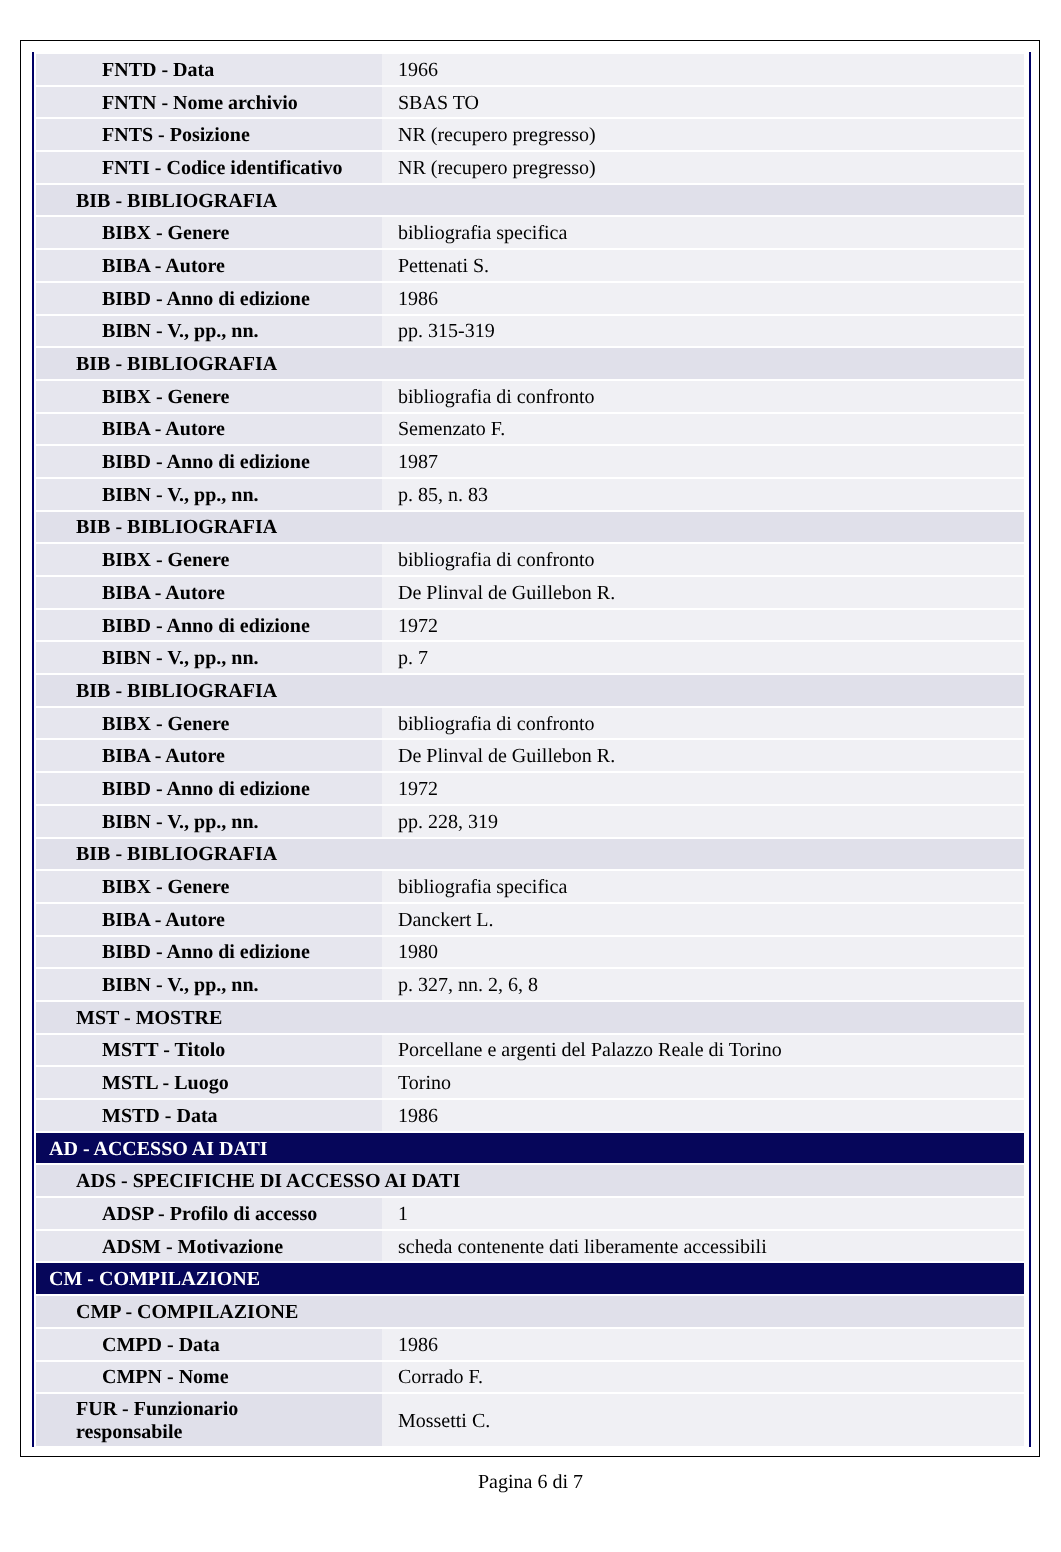| FNTD - Data | 1966 |
| FNTN - Nome archivio | SBAS TO |
| FNTS - Posizione | NR (recupero pregresso) |
| FNTI - Codice identificativo | NR (recupero pregresso) |
| BIB - BIBLIOGRAFIA | |
| BIBX - Genere | bibliografia specifica |
| BIBA - Autore | Pettenati S. |
| BIBD - Anno di edizione | 1986 |
| BIBN - V., pp., nn. | pp. 315-319 |
| BIB - BIBLIOGRAFIA | |
| BIBX - Genere | bibliografia di confronto |
| BIBA - Autore | Semenzato F. |
| BIBD - Anno di edizione | 1987 |
| BIBN - V., pp., nn. | p. 85, n. 83 |
| BIB - BIBLIOGRAFIA | |
| BIBX - Genere | bibliografia di confronto |
| BIBA - Autore | De Plinval de Guillebon R. |
| BIBD - Anno di edizione | 1972 |
| BIBN - V., pp., nn. | p. 7 |
| BIB - BIBLIOGRAFIA | |
| BIBX - Genere | bibliografia di confronto |
| BIBA - Autore | De Plinval de Guillebon R. |
| BIBD - Anno di edizione | 1972 |
| BIBN - V., pp., nn. | pp. 228, 319 |
| BIB - BIBLIOGRAFIA | |
| BIBX - Genere | bibliografia specifica |
| BIBA - Autore | Danckert L. |
| BIBD - Anno di edizione | 1980 |
| BIBN - V., pp., nn. | p. 327, nn. 2, 6, 8 |
| MST - MOSTRE | |
| MSTT - Titolo | Porcellane e argenti del Palazzo Reale di Torino |
| MSTL - Luogo | Torino |
| MSTD - Data | 1986 |
| AD - ACCESSO AI DATI | |
| ADS - SPECIFICHE DI ACCESSO AI DATI | |
| ADSP - Profilo di accesso | 1 |
| ADSM - Motivazione | scheda contenente dati liberamente accessibili |
| CM - COMPILAZIONE | |
| CMP - COMPILAZIONE | |
| CMPD - Data | 1986 |
| CMPN - Nome | Corrado F. |
| FUR - Funzionario responsabile | Mossetti C. |
Pagina 6 di 7